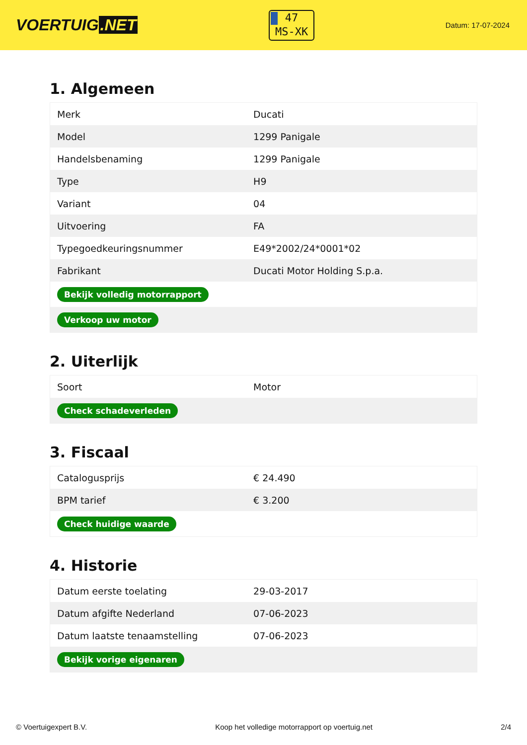VOERTUIG.NET
47
MS-XK
Datum: 17-07-2024
1. Algemeen
| Merk | Ducati |
| Model | 1299 Panigale |
| Handelsbenaming | 1299 Panigale |
| Type | H9 |
| Variant | 04 |
| Uitvoering | FA |
| Typegoedkeuringsnummer | E49*2002/24*0001*02 |
| Fabrikant | Ducati Motor Holding S.p.a. |
| Bekijk volledig motorrapport | |
| Verkoop uw motor | |
2. Uiterlijk
| Soort | Motor |
| Check schadeverleden | |
3. Fiscaal
| Catalogusprijs | € 24.490 |
| BPM tarief | € 3.200 |
| Check huidige waarde | |
4. Historie
| Datum eerste toelating | 29-03-2017 |
| Datum afgifte Nederland | 07-06-2023 |
| Datum laatste tenaamstelling | 07-06-2023 |
| Bekijk vorige eigenaren | |
© Voertuigexpert B.V. Koop het volledige motorrapport op voertuig.net 2/4